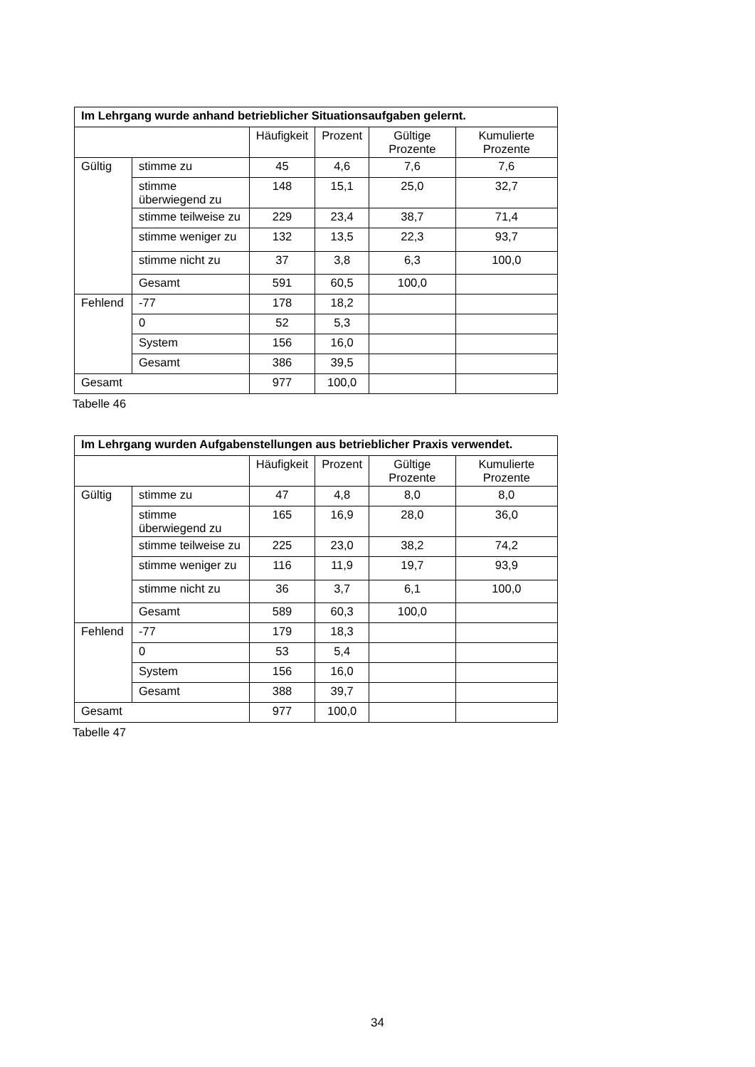| Im Lehrgang wurde anhand betrieblicher Situationsaufgaben gelernt. | | | | | |
| --- | --- | --- | --- | --- | --- |
| | | Häufigkeit | Prozent | Gültige Prozente | Kumulierte Prozente |
| Gültig | stimme zu | 45 | 4,6 | 7,6 | 7,6 |
| | stimme überwiegend zu | 148 | 15,1 | 25,0 | 32,7 |
| | stimme teilweise zu | 229 | 23,4 | 38,7 | 71,4 |
| | stimme weniger zu | 132 | 13,5 | 22,3 | 93,7 |
| | stimme nicht zu | 37 | 3,8 | 6,3 | 100,0 |
| | Gesamt | 591 | 60,5 | 100,0 | |
| Fehlend | -77 | 178 | 18,2 | | |
| | 0 | 52 | 5,3 | | |
| | System | 156 | 16,0 | | |
| | Gesamt | 386 | 39,5 | | |
| Gesamt | | 977 | 100,0 | | |
Tabelle 46
| Im Lehrgang wurden Aufgabenstellungen aus betrieblicher Praxis verwendet. | | | | | |
| --- | --- | --- | --- | --- | --- |
| | | Häufigkeit | Prozent | Gültige Prozente | Kumulierte Prozente |
| Gültig | stimme zu | 47 | 4,8 | 8,0 | 8,0 |
| | stimme überwiegend zu | 165 | 16,9 | 28,0 | 36,0 |
| | stimme teilweise zu | 225 | 23,0 | 38,2 | 74,2 |
| | stimme weniger zu | 116 | 11,9 | 19,7 | 93,9 |
| | stimme nicht zu | 36 | 3,7 | 6,1 | 100,0 |
| | Gesamt | 589 | 60,3 | 100,0 | |
| Fehlend | -77 | 179 | 18,3 | | |
| | 0 | 53 | 5,4 | | |
| | System | 156 | 16,0 | | |
| | Gesamt | 388 | 39,7 | | |
| Gesamt | | 977 | 100,0 | | |
Tabelle 47
34